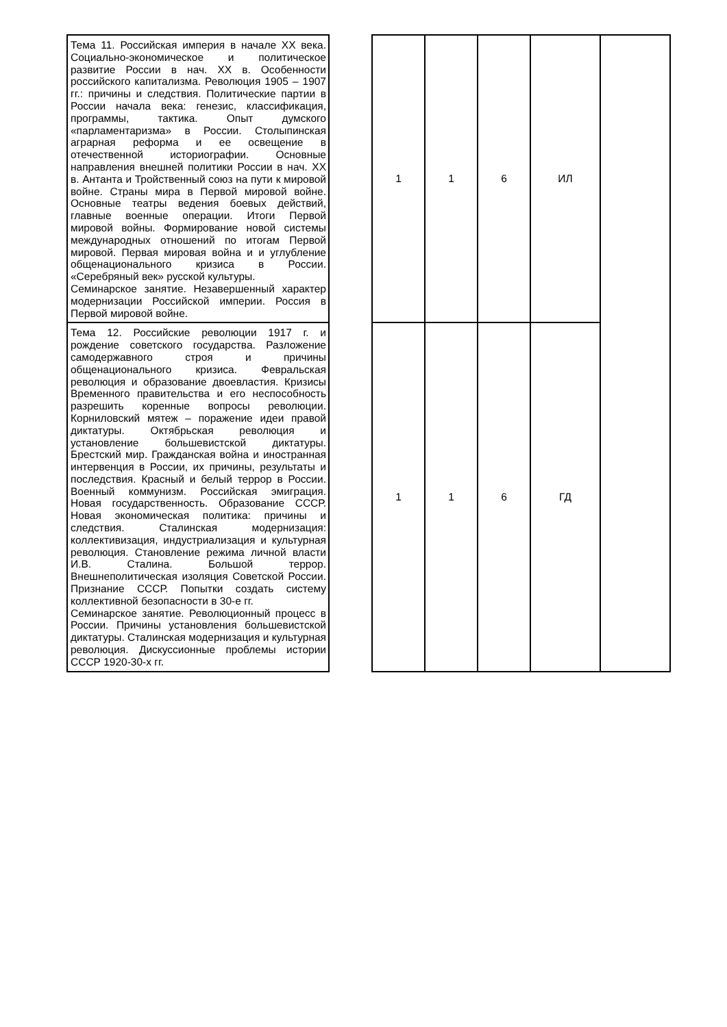| Тема 11. Российская империя в начале XX века. Социально-экономическое и политическое развитие России в нач. XX в. Особенности российского капитализма. Революция 1905 – 1907 гг.: причины и следствия. Политические партии в России начала века: генезис, классификация, программы, тактика. Опыт думского «парламентаризма» в России. Столыпинская аграрная реформа и ее освещение в отечественной историографии. Основные направления внешней политики России в нач. XX в. Антанта и Тройственный союз на пути к мировой войне. Страны мира в Первой мировой войне. Основные театры ведения боевых действий, главные военные операции. Итоги Первой мировой войны. Формирование новой системы международных отношений по итогам Первой мировой. Первая мировая война и и углубление общенационального кризиса в России. «Серебряный век» русской культуры. Семинарское занятие. Незавершенный характер модернизации Российской империи. Россия в Первой мировой войне. | | 1 | 1 | 6 | ИЛ | |
| Тема 12. Российские революции 1917 г. и рождение советского государства. Разложение самодержавного строя и причины общенационального кризиса. Февральская революция и образование двоевластия. Кризисы Временного правительства и его неспособность разрешить коренные вопросы революции. Корниловский мятеж – поражение идеи правой диктатуры. Октябрьская революция и установление большевистской диктатуры. Брестский мир. Гражданская война и иностранная интервенция в России, их причины, результаты и последствия. Красный и белый террор в России. Военный коммунизм. Российская эмиграция. Новая государственность. Образование СССР. Новая экономическая политика: причины и следствия. Сталинская модернизация: коллективизация, индустриализация и культурная революция. Становление режима личной власти И.В. Сталина. Большой террор. Внешнеполитическая изоляция Советской России. Признание СССР. Попытки создать систему коллективной безопасности в 30-е гг. Семинарское занятие. Революционный процесс в России. Причины установления большевистской диктатуры. Сталинская модернизация и культурная революция. Дискуссионные проблемы истории СССР 1920-30-х гг. | | 1 | 1 | 6 | ГД | |